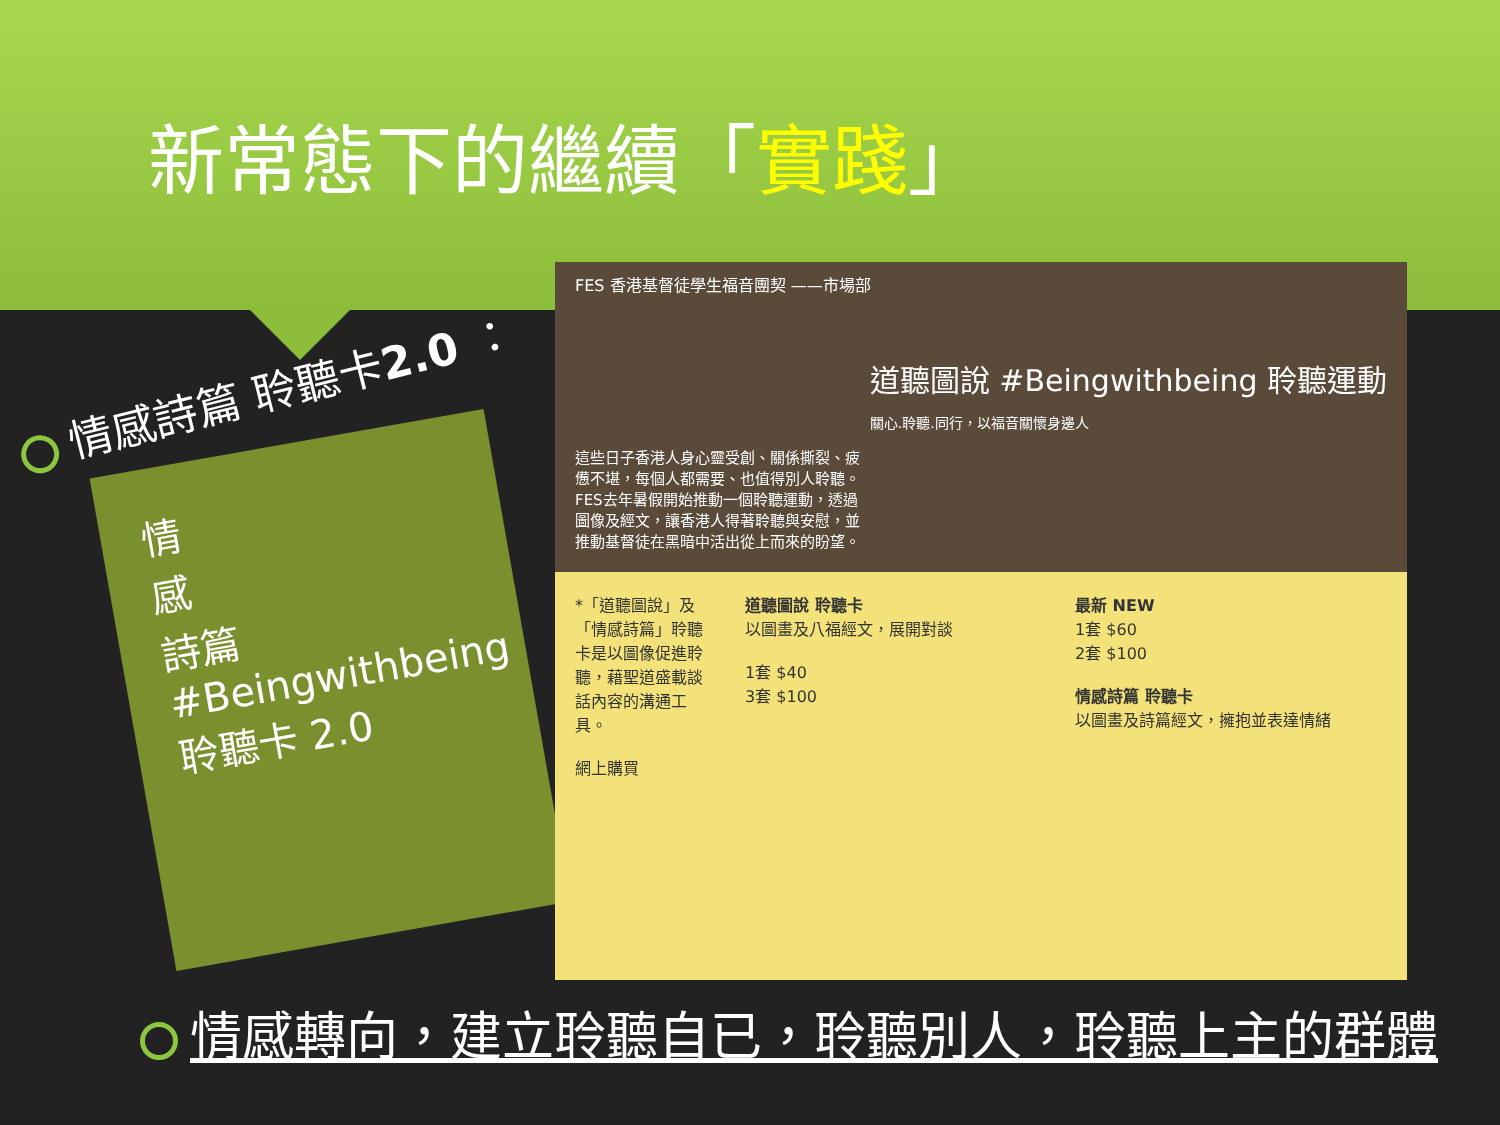新常態下的繼續「實踐」
情感詩篇 聆聽卡2.0 ：
情
感
詩篇 #Beingwithbeing 聆聽卡 2.0
FES 香港基督徒學生福音團契 ——市場部
道聽圖說 #Beingwithbeing 聆聽運動
關心.聆聽.同行，以福音關懷身邊人
這些日子香港人身心靈受創、關係撕裂、疲憊不堪，每個人都需要、也值得別人聆聽。FES去年暑假開始推動一個聆聽運動，透過圖像及經文，讓香港人得著聆聽與安慰，並推動基督徒在黑暗中活出從上而來的盼望。
*「道聽圖說」及「情感詩篇」聆聽卡是以圖像促進聆聽，藉聖道盛載談話內容的溝通工具。
網上購買
道聽圖說 聆聽卡
以圖畫及八福經文，展開對談
1套 $40
3套 $100
最新 NEW
1套 $60
2套 $100
情感詩篇 聆聽卡
以圖畫及詩篇經文，擁抱並表達情緒
情感轉向，建立聆聽自已，聆聽別人，聆聽上主的群體